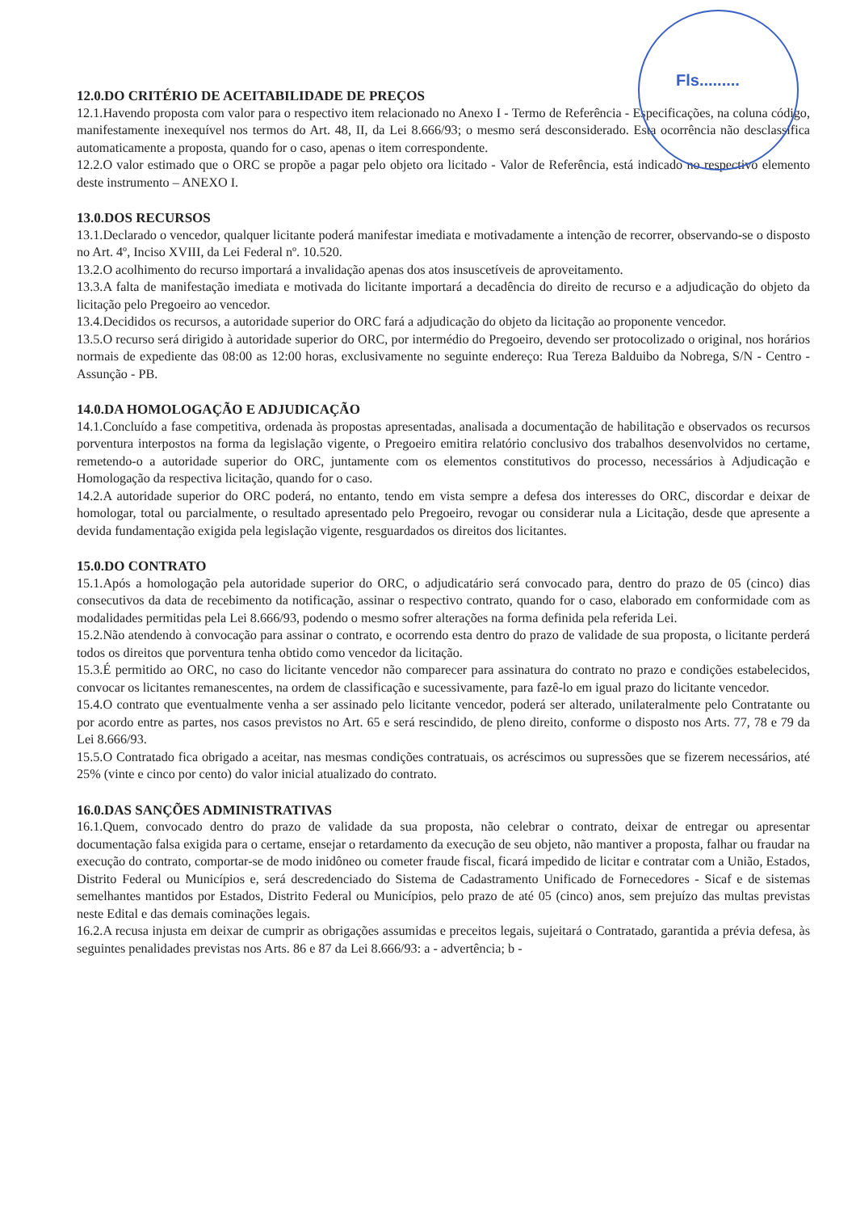Fls.........
12.0.DO CRITÉRIO DE ACEITABILIDADE DE PREÇOS
12.1.Havendo proposta com valor para o respectivo item relacionado no Anexo I - Termo de Referência - Especificações, na coluna código, manifestamente inexequível nos termos do Art. 48, II, da Lei 8.666/93; o mesmo será desconsiderado. Esta ocorrência não desclassifica automaticamente a proposta, quando for o caso, apenas o item correspondente.
12.2.O valor estimado que o ORC se propõe a pagar pelo objeto ora licitado - Valor de Referência, está indicado no respectivo elemento deste instrumento – ANEXO I.
13.0.DOS RECURSOS
13.1.Declarado o vencedor, qualquer licitante poderá manifestar imediata e motivadamente a intenção de recorrer, observando-se o disposto no Art. 4º, Inciso XVIII, da Lei Federal nº. 10.520.
13.2.O acolhimento do recurso importará a invalidação apenas dos atos insuscetíveis de aproveitamento.
13.3.A falta de manifestação imediata e motivada do licitante importará a decadência do direito de recurso e a adjudicação do objeto da licitação pelo Pregoeiro ao vencedor.
13.4.Decididos os recursos, a autoridade superior do ORC fará a adjudicação do objeto da licitação ao proponente vencedor.
13.5.O recurso será dirigido à autoridade superior do ORC, por intermédio do Pregoeiro, devendo ser protocolizado o original, nos horários normais de expediente das 08:00 as 12:00 horas, exclusivamente no seguinte endereço: Rua Tereza Balduibo da Nobrega, S/N - Centro - Assunção - PB.
14.0.DA HOMOLOGAÇÃO E ADJUDICAÇÃO
14.1.Concluído a fase competitiva, ordenada às propostas apresentadas, analisada a documentação de habilitação e observados os recursos porventura interpostos na forma da legislação vigente, o Pregoeiro emitira relatório conclusivo dos trabalhos desenvolvidos no certame, remetendo-o a autoridade superior do ORC, juntamente com os elementos constitutivos do processo, necessários à Adjudicação e Homologação da respectiva licitação, quando for o caso.
14.2.A autoridade superior do ORC poderá, no entanto, tendo em vista sempre a defesa dos interesses do ORC, discordar e deixar de homologar, total ou parcialmente, o resultado apresentado pelo Pregoeiro, revogar ou considerar nula a Licitação, desde que apresente a devida fundamentação exigida pela legislação vigente, resguardados os direitos dos licitantes.
15.0.DO CONTRATO
15.1.Após a homologação pela autoridade superior do ORC, o adjudicatário será convocado para, dentro do prazo de 05 (cinco) dias consecutivos da data de recebimento da notificação, assinar o respectivo contrato, quando for o caso, elaborado em conformidade com as modalidades permitidas pela Lei 8.666/93, podendo o mesmo sofrer alterações na forma definida pela referida Lei.
15.2.Não atendendo à convocação para assinar o contrato, e ocorrendo esta dentro do prazo de validade de sua proposta, o licitante perderá todos os direitos que porventura tenha obtido como vencedor da licitação.
15.3.É permitido ao ORC, no caso do licitante vencedor não comparecer para assinatura do contrato no prazo e condições estabelecidos, convocar os licitantes remanescentes, na ordem de classificação e sucessivamente, para fazê-lo em igual prazo do licitante vencedor.
15.4.O contrato que eventualmente venha a ser assinado pelo licitante vencedor, poderá ser alterado, unilateralmente pelo Contratante ou por acordo entre as partes, nos casos previstos no Art. 65 e será rescindido, de pleno direito, conforme o disposto nos Arts. 77, 78 e 79 da Lei 8.666/93.
15.5.O Contratado fica obrigado a aceitar, nas mesmas condições contratuais, os acréscimos ou supressões que se fizerem necessários, até 25% (vinte e cinco por cento) do valor inicial atualizado do contrato.
16.0.DAS SANÇÕES ADMINISTRATIVAS
16.1.Quem, convocado dentro do prazo de validade da sua proposta, não celebrar o contrato, deixar de entregar ou apresentar documentação falsa exigida para o certame, ensejar o retardamento da execução de seu objeto, não mantiver a proposta, falhar ou fraudar na execução do contrato, comportar-se de modo inidôneo ou cometer fraude fiscal, ficará impedido de licitar e contratar com a União, Estados, Distrito Federal ou Municípios e, será descredenciado do Sistema de Cadastramento Unificado de Fornecedores - Sicaf e de sistemas semelhantes mantidos por Estados, Distrito Federal ou Municípios, pelo prazo de até 05 (cinco) anos, sem prejuízo das multas previstas neste Edital e das demais cominações legais.
16.2.A recusa injusta em deixar de cumprir as obrigações assumidas e preceitos legais, sujeitará o Contratado, garantida a prévia defesa, às seguintes penalidades previstas nos Arts. 86 e 87 da Lei 8.666/93: a - advertência; b -